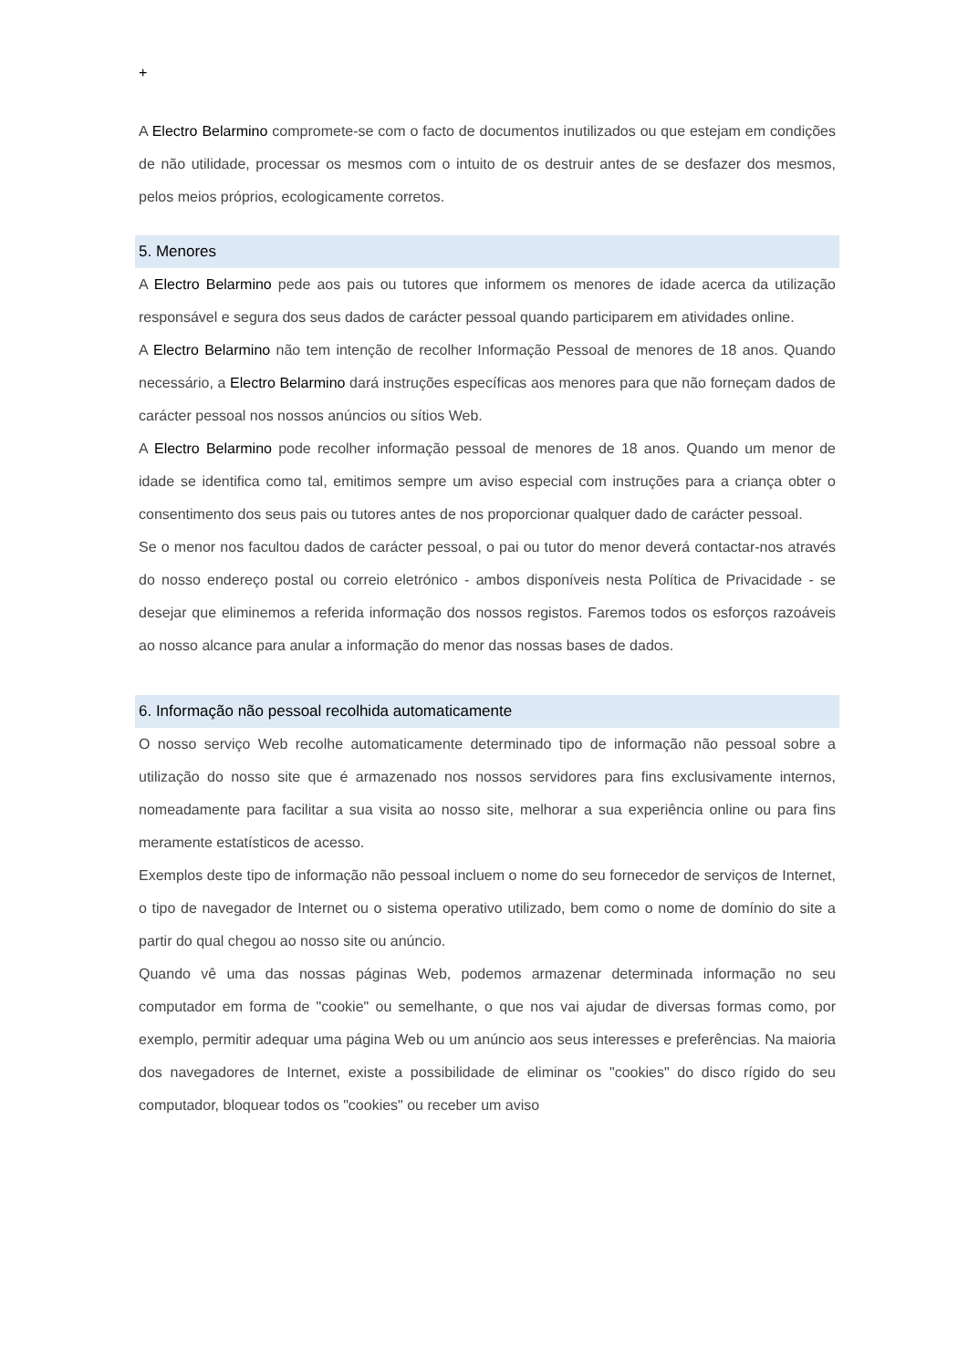+
A Electro Belarmino compromete-se com o facto de documentos inutilizados ou que estejam em condições de não utilidade, processar os mesmos com o intuito de os destruir antes de se desfazer dos mesmos, pelos meios próprios, ecologicamente corretos.
5. Menores
A Electro Belarmino pede aos pais ou tutores que informem os menores de idade acerca da utilização responsável e segura dos seus dados de carácter pessoal quando participarem em atividades online.
A Electro Belarmino não tem intenção de recolher Informação Pessoal de menores de 18 anos. Quando necessário, a Electro Belarmino dará instruções específicas aos menores para que não forneçam dados de carácter pessoal nos nossos anúncios ou sítios Web.
A Electro Belarmino pode recolher informação pessoal de menores de 18 anos. Quando um menor de idade se identifica como tal, emitimos sempre um aviso especial com instruções para a criança obter o consentimento dos seus pais ou tutores antes de nos proporcionar qualquer dado de carácter pessoal.
Se o menor nos facultou dados de carácter pessoal, o pai ou tutor do menor deverá contactar-nos através do nosso endereço postal ou correio eletrónico - ambos disponíveis nesta Política de Privacidade - se desejar que eliminemos a referida informação dos nossos registos. Faremos todos os esforços razoáveis ao nosso alcance para anular a informação do menor das nossas bases de dados.
6. Informação não pessoal recolhida automaticamente
O nosso serviço Web recolhe automaticamente determinado tipo de informação não pessoal sobre a utilização do nosso site que é armazenado nos nossos servidores para fins exclusivamente internos, nomeadamente para facilitar a sua visita ao nosso site, melhorar a sua experiência online ou para fins meramente estatísticos de acesso.
Exemplos deste tipo de informação não pessoal incluem o nome do seu fornecedor de serviços de Internet, o tipo de navegador de Internet ou o sistema operativo utilizado, bem como o nome de domínio do site a partir do qual chegou ao nosso site ou anúncio.
Quando vê uma das nossas páginas Web, podemos armazenar determinada informação no seu computador em forma de "cookie" ou semelhante, o que nos vai ajudar de diversas formas como, por exemplo, permitir adequar uma página Web ou um anúncio aos seus interesses e preferências. Na maioria dos navegadores de Internet, existe a possibilidade de eliminar os "cookies" do disco rígido do seu computador, bloquear todos os "cookies" ou receber um aviso